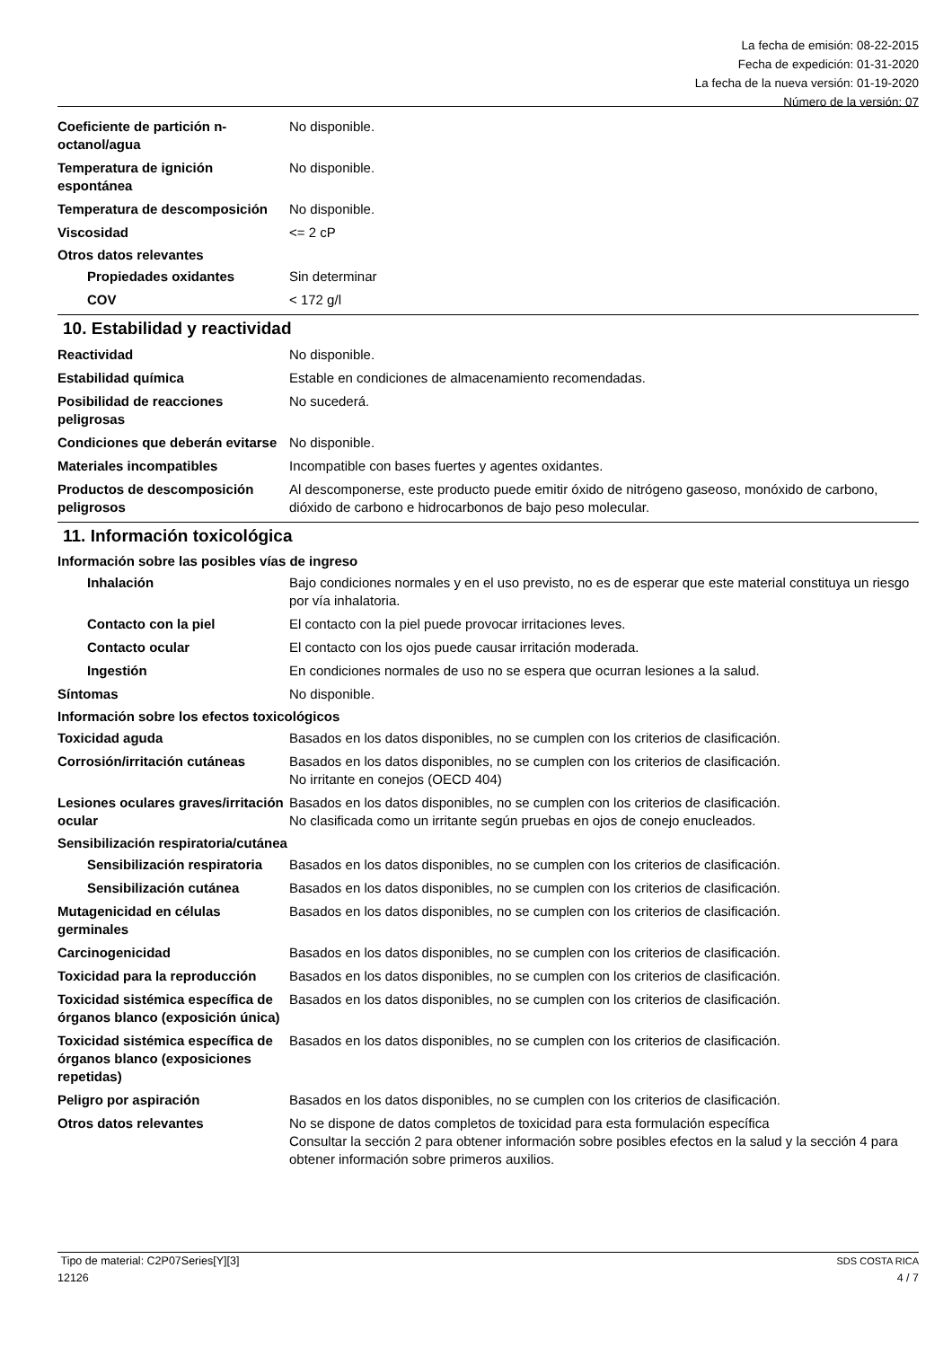La fecha de emisión: 08-22-2015
Fecha de expedición: 01-31-2020
La fecha de la nueva versión: 01-19-2020
Número de la versión: 07
Coeficiente de partición n-octanol/agua
No disponible.
Temperatura de ignición espontánea
No disponible.
Temperatura de descomposición
No disponible.
Viscosidad <= 2 cP
Otros datos relevantes
Propiedades oxidantes Sin determinar
COV < 172 g/l
10. Estabilidad y reactividad
Reactividad No disponible.
Estabilidad química Estable en condiciones de almacenamiento recomendadas.
Posibilidad de reacciones peligrosas
No sucederá.
Condiciones que deberán evitarse
No disponible.
Materiales incompatibles Incompatible con bases fuertes y agentes oxidantes.
Productos de descomposición peligrosos
Al descomponerse, este producto puede emitir óxido de nitrógeno gaseoso, monóxido de carbono, dióxido de carbono e hidrocarbonos de bajo peso molecular.
11. Información toxicológica
Información sobre las posibles vías de ingreso
Inhalación Bajo condiciones normales y en el uso previsto, no es de esperar que este material constituya un riesgo por vía inhalatoria.
Contacto con la piel El contacto con la piel puede provocar irritaciones leves.
Contacto ocular El contacto con los ojos puede causar irritación moderada.
Ingestión En condiciones normales de uso no se espera que ocurran lesiones a la salud.
Síntomas No disponible.
Información sobre los efectos toxicológicos
Toxicidad aguda Basados en los datos disponibles, no se cumplen con los criterios de clasificación.
Corrosión/irritación cutáneas
Basados en los datos disponibles, no se cumplen con los criterios de clasificación.
No irritante en conejos (OECD 404)
Lesiones oculares graves/irritación ocular
Basados en los datos disponibles, no se cumplen con los criterios de clasificación.
No clasificada como un irritante según pruebas en ojos de conejo enucleados.
Sensibilización respiratoria/cutánea
Sensibilización respiratoria
Basados en los datos disponibles, no se cumplen con los criterios de clasificación.
Sensibilización cutánea Basados en los datos disponibles, no se cumplen con los criterios de clasificación.
Mutagenicidad en células germinales
Basados en los datos disponibles, no se cumplen con los criterios de clasificación.
Carcinogenicidad Basados en los datos disponibles, no se cumplen con los criterios de clasificación.
Toxicidad para la reproducción
Basados en los datos disponibles, no se cumplen con los criterios de clasificación.
Toxicidad sistémica específica de órganos blanco (exposición única)
Basados en los datos disponibles, no se cumplen con los criterios de clasificación.
Toxicidad sistémica específica de órganos blanco (exposiciones repetidas)
Basados en los datos disponibles, no se cumplen con los criterios de clasificación.
Peligro por aspiración Basados en los datos disponibles, no se cumplen con los criterios de clasificación.
Otros datos relevantes No se dispone de datos completos de toxicidad para esta formulación específica
Consultar la sección 2 para obtener información sobre posibles efectos en la salud y la sección 4 para obtener información sobre primeros auxilios.
Tipo de material: C2P07Series[Y][3] SDS COSTA RICA
12126 4 / 7